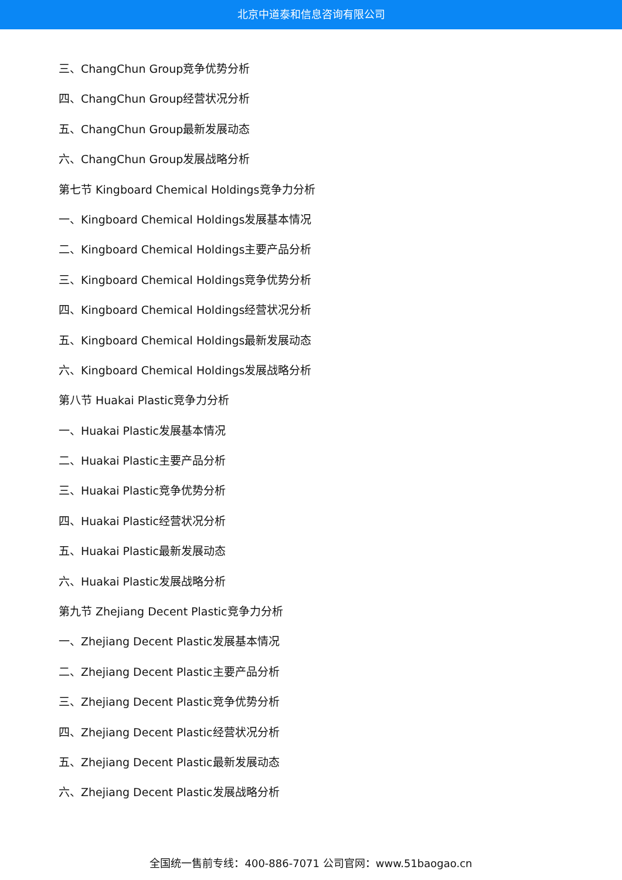北京中道泰和信息咨询有限公司
三、ChangChun Group竞争优势分析
四、ChangChun Group经营状况分析
五、ChangChun Group最新发展动态
六、ChangChun Group发展战略分析
第七节 Kingboard Chemical Holdings竞争力分析
一、Kingboard Chemical Holdings发展基本情况
二、Kingboard Chemical Holdings主要产品分析
三、Kingboard Chemical Holdings竞争优势分析
四、Kingboard Chemical Holdings经营状况分析
五、Kingboard Chemical Holdings最新发展动态
六、Kingboard Chemical Holdings发展战略分析
第八节 Huakai Plastic竞争力分析
一、Huakai Plastic发展基本情况
二、Huakai Plastic主要产品分析
三、Huakai Plastic竞争优势分析
四、Huakai Plastic经营状况分析
五、Huakai Plastic最新发展动态
六、Huakai Plastic发展战略分析
第九节 Zhejiang Decent Plastic竞争力分析
一、Zhejiang Decent Plastic发展基本情况
二、Zhejiang Decent Plastic主要产品分析
三、Zhejiang Decent Plastic竞争优势分析
四、Zhejiang Decent Plastic经营状况分析
五、Zhejiang Decent Plastic最新发展动态
六、Zhejiang Decent Plastic发展战略分析
全国统一售前专线：400-886-7071 公司官网：www.51baogao.cn